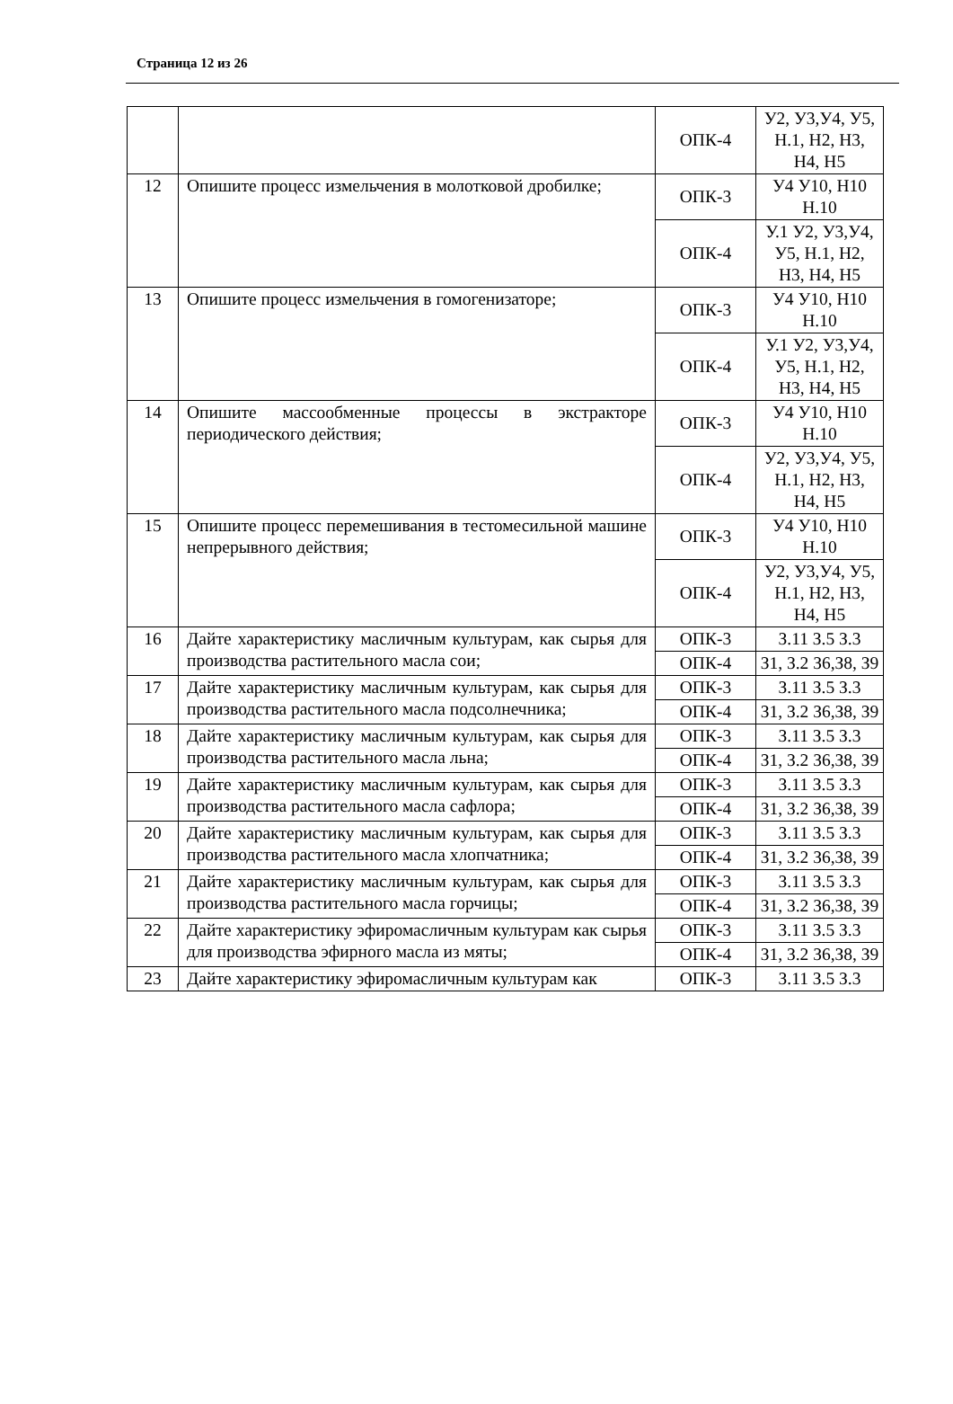Страница 12 из 26
| | | ОПК-4 | У2, У3,У4, У5, Н.1, Н2, Н3, Н4, Н5 |
| 12 | Опишите процесс измельчения в молотковой дробилке; | ОПК-3 | У4 У10, Н10 Н.10 |
| | | ОПК-4 | У.1 У2, У3,У4, У5, Н.1, Н2, Н3, Н4, Н5 |
| 13 | Опишите процесс измельчения в гомогенизаторе; | ОПК-3 | У4 У10, Н10 Н.10 |
| | | ОПК-4 | У.1 У2, У3,У4, У5, Н.1, Н2, Н3, Н4, Н5 |
| 14 | Опишите массообменные процессы в экстракторе периодического действия; | ОПК-3 | У4 У10, Н10 Н.10 |
| | | ОПК-4 | У2, У3,У4, У5, Н.1, Н2, Н3, Н4, Н5 |
| 15 | Опишите процесс перемешивания в тестомесильной машине непрерывного действия; | ОПК-3 | У4 У10, Н10 Н.10 |
| | | ОПК-4 | У2, У3,У4, У5, Н.1, Н2, Н3, Н4, Н5 |
| 16 | Дайте характеристику масличным культурам, как сырья для производства растительного масла сои; | ОПК-3 | З.11 З.5 З.3 |
| | | ОПК-4 | З1, З.2 З6,З8, З9 |
| 17 | Дайте характеристику масличным культурам, как сырья для производства растительного масла подсолнечника; | ОПК-3 | З.11 З.5 З.3 |
| | | ОПК-4 | З1, З.2 З6,З8, З9 |
| 18 | Дайте характеристику масличным культурам, как сырья для производства растительного масла льна; | ОПК-3 | З.11 З.5 З.3 |
| | | ОПК-4 | З1, З.2 З6,З8, З9 |
| 19 | Дайте характеристику масличным культурам, как сырья для производства растительного масла сафлора; | ОПК-3 | З.11 З.5 З.3 |
| | | ОПК-4 | З1, З.2 З6,З8, З9 |
| 20 | Дайте характеристику масличным культурам, как сырья для производства растительного масла хлопчатника; | ОПК-3 | З.11 З.5 З.3 |
| | | ОПК-4 | З1, З.2 З6,З8, З9 |
| 21 | Дайте характеристику масличным культурам, как сырья для производства растительного масла горчицы; | ОПК-3 | З.11 З.5 З.3 |
| | | ОПК-4 | З1, З.2 З6,З8, З9 |
| 22 | Дайте характеристику эфиромасличным культурам как сырья для производства эфирного масла из мяты; | ОПК-3 | З.11 З.5 З.3 |
| | | ОПК-4 | З1, З.2 З6,З8, З9 |
| 23 | Дайте характеристику эфиромасличным культурам как | ОПК-3 | З.11 З.5 З.3 |